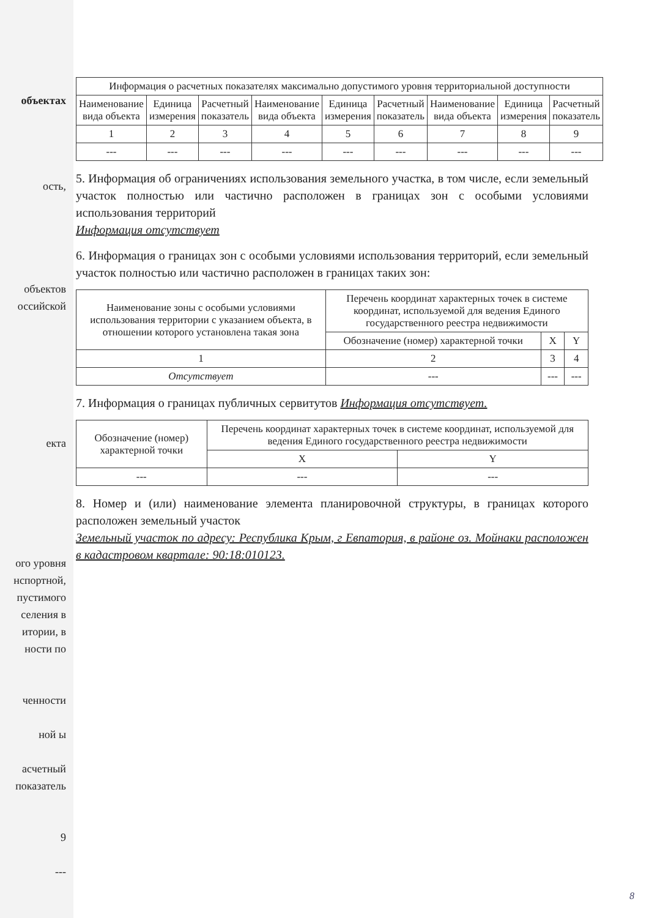объектах
ость,
объектов
оссийской
екта
ого уровня
нспортной,
пустимого
селения в
итории, в
ности по
ченности
ной ы
асчетный показатель
9
---
| Информация о расчетных показателях максимально допустимого уровня территориальной доступности | | | | | | | | |
| --- | --- | --- | --- | --- | --- | --- | --- | --- |
| Наименование вида объекта | Единица измерения | Расчетный показатель | Наименование вида объекта | Единица измерения | Расчетный показатель | Наименование вида объекта | Единица измерения | Расчетный показатель |
| 1 | 2 | 3 | 4 | 5 | 6 | 7 | 8 | 9 |
| --- | --- | --- | --- | --- | --- | --- | --- | --- |
5. Информация об ограничениях использования земельного участка, в том числе, если земельный участок полностью или частично расположен в границах зон с особыми условиями использования территорий
Информация отсутствует
6. Информация о границах зон с особыми условиями использования территорий, если земельный участок полностью или частично расположен в границах таких зон:
| Наименование зоны с особыми условиями использования территории с указанием объекта, в отношении которого установлена такая зона | Перечень координат характерных точек в системе координат, используемой для ведения Единого государственного реестра недвижимости | | |
| --- | --- | --- | --- |
| | Обозначение (номер) характерной точки | X | Y |
| 1 | 2 | 3 | 4 |
| Отсутствует | --- | --- | --- |
7. Информация о границах публичных сервитутов Информация отсутствует.
| Обозначение (номер) характерной точки | Перечень координат характерных точек в системе координат, используемой для ведения Единого государственного реестра недвижимости | |
| --- | --- | --- |
| | X | Y |
| --- | --- | --- |
8. Номер и (или) наименование элемента планировочной структуры, в границах которого расположен земельный участок
Земельный участок по адресу: Республика Крым, г Евпатория, в районе оз. Мойнаки расположен в кадастровом квартале: 90:18:010123.
8